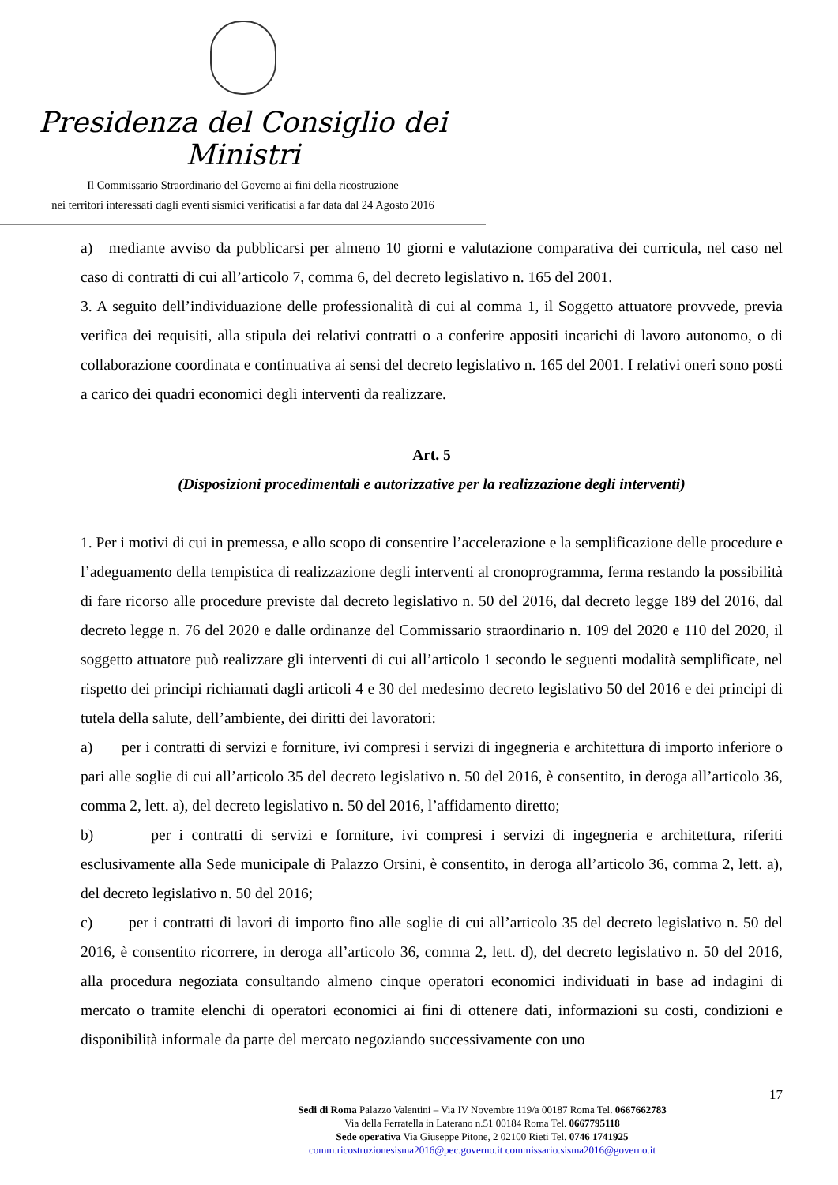Presidenza del Consiglio dei Ministri
Il Commissario Straordinario del Governo ai fini della ricostruzione
nei territori interessati dagli eventi sismici verificatisi a far data dal 24 Agosto 2016
a) mediante avviso da pubblicarsi per almeno 10 giorni e valutazione comparativa dei curricula, nel caso nel caso di contratti di cui all’articolo 7, comma 6, del decreto legislativo n. 165 del 2001.
3. A seguito dell’individuazione delle professionalità di cui al comma 1, il Soggetto attuatore provvede, previa verifica dei requisiti, alla stipula dei relativi contratti o a conferire appositi incarichi di lavoro autonomo, o di collaborazione coordinata e continuativa ai sensi del decreto legislativo n. 165 del 2001. I relativi oneri sono posti a carico dei quadri economici degli interventi da realizzare.
Art. 5
(Disposizioni procedimentali e autorizzative per la realizzazione degli interventi)
1. Per i motivi di cui in premessa, e allo scopo di consentire l’accelerazione e la semplificazione delle procedure e l’adeguamento della tempistica di realizzazione degli interventi al cronoprogramma, ferma restando la possibilità di fare ricorso alle procedure previste dal decreto legislativo n. 50 del 2016, dal decreto legge 189 del 2016, dal decreto legge n. 76 del 2020 e dalle ordinanze del Commissario straordinario n. 109 del 2020 e 110 del 2020, il soggetto attuatore può realizzare gli interventi di cui all’articolo 1 secondo le seguenti modalità semplificate, nel rispetto dei principi richiamati dagli articoli 4 e 30 del medesimo decreto legislativo 50 del 2016 e dei principi di tutela della salute, dell’ambiente, dei diritti dei lavoratori:
a) per i contratti di servizi e forniture, ivi compresi i servizi di ingegneria e architettura di importo inferiore o pari alle soglie di cui all’articolo 35 del decreto legislativo n. 50 del 2016, è consentito, in deroga all’articolo 36, comma 2, lett. a), del decreto legislativo n. 50 del 2016, l’affidamento diretto;
b) per i contratti di servizi e forniture, ivi compresi i servizi di ingegneria e architettura, riferiti esclusivamente alla Sede municipale di Palazzo Orsini, è consentito, in deroga all’articolo 36, comma 2, lett. a), del decreto legislativo n. 50 del 2016;
c) per i contratti di lavori di importo fino alle soglie di cui all’articolo 35 del decreto legislativo n. 50 del 2016, è consentito ricorrere, in deroga all’articolo 36, comma 2, lett. d), del decreto legislativo n. 50 del 2016, alla procedura negoziata consultando almeno cinque operatori economici individuati in base ad indagini di mercato o tramite elenchi di operatori economici ai fini di ottenere dati, informazioni su costi, condizioni e disponibilità informale da parte del mercato negoziando successivamente con uno
17
Sedi di Roma Palazzo Valentini – Via IV Novembre 119/a 00187 Roma Tel. 0667662783
Via della Ferratella in Laterano n.51 00184 Roma Tel. 0667795118
Sede operativa Via Giuseppe Pitone, 2 02100 Rieti Tel. 0746 1741925
comm.ricostruzionesisma2016@pec.governo.it commissario.sisma2016@governo.it